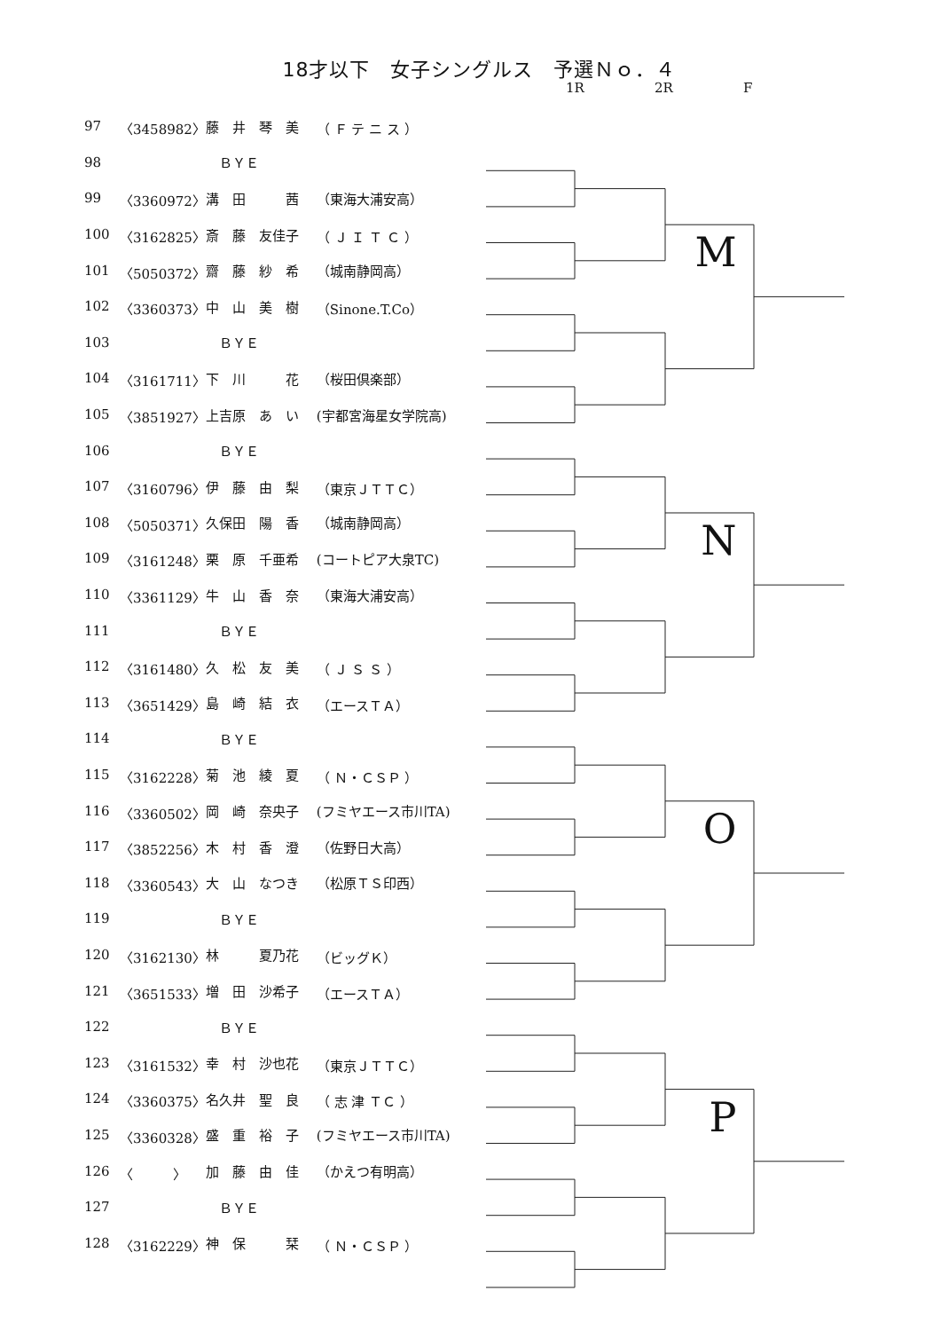18才以下　女子シングルス　予選Ｎｏ．４
1R 2R F
| 97 | 〈3458982〉 | 藤 井 琴 美 | （ Ｆ テ ニ ス ） | M |
| 98 | | ＢＹＥ | | |
| 99 | 〈3360972〉 | 溝 田 茜 | （東海大浦安高） | |
| 100 | 〈3162825〉 | 斎 藤 友佳子 | （ Ｊ Ｉ Ｔ Ｃ ） | |
| 101 | 〈5050372〉 | 齋 藤 紗 希 | （城南静岡高） | |
| 102 | 〈3360373〉 | 中 山 美 樹 | （Sinone.T.Co） | |
| 103 | | ＢＹＥ | | |
| 104 | 〈3161711〉 | 下 川 花 | （桜田倶楽部） | |
| 105 | 〈3851927〉 | 上吉原 あ い | (宇都宮海星女学院高) | N |
| 106 | | ＢＹＥ | | |
| 107 | 〈3160796〉 | 伊 藤 由 梨 | （東京ＪＴＴＣ） | |
| 108 | 〈5050371〉 | 久保田 陽 香 | （城南静岡高） | |
| 109 | 〈3161248〉 | 栗 原 千亜希 | (コートピア大泉TC) | |
| 110 | 〈3361129〉 | 牛 山 香 奈 | （東海大浦安高） | |
| 111 | | ＢＹＥ | | |
| 112 | 〈3161480〉 | 久 松 友 美 | （ Ｊ Ｓ Ｓ ） | |
| 113 | 〈3651429〉 | 島 崎 結 衣 | （エースＴＡ） | O |
| 114 | | ＢＹＥ | | |
| 115 | 〈3162228〉 | 菊 池 綾 夏 | （ Ｎ・ＣＳＰ ） | |
| 116 | 〈3360502〉 | 岡 崎 奈央子 | (フミヤエース市川TA) | |
| 117 | 〈3852256〉 | 木 村 香 澄 | （佐野日大高） | |
| 118 | 〈3360543〉 | 大 山 なつき | （松原ＴＳ印西） | |
| 119 | | ＢＹＥ | | |
| 120 | 〈3162130〉 | 林 夏乃花 | （ビッグＫ） | |
| 121 | 〈3651533〉 | 増 田 沙希子 | （エースＴＡ） | P |
| 122 | | ＢＹＥ | | |
| 123 | 〈3161532〉 | 幸 村 沙也花 | （東京ＪＴＴＣ） | |
| 124 | 〈3360375〉 | 名久井 聖 良 | （ 志 津 ＴＣ ） | |
| 125 | 〈3360328〉 | 盛 重 裕 子 | (フミヤエース市川TA) | |
| 126 | 〈 〉 | 加 藤 由 佳 | （かえつ有明高） | |
| 127 | | ＢＹＥ | | |
| 128 | 〈3162229〉 | 神 保 栞 | （ Ｎ・ＣＳＰ ） | |